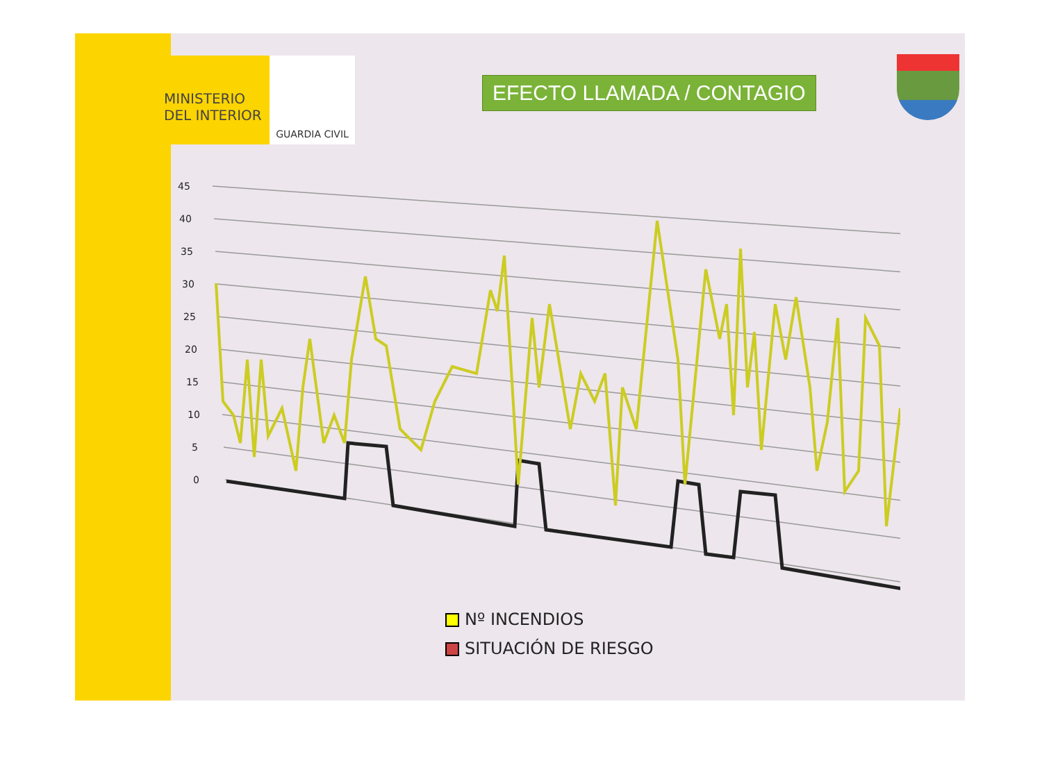MINISTERIO
DEL INTERIOR
GUARDIA CIVIL
EFECTO LLAMADA / CONTAGIO
45
40
35
30
25
20
15
10
5
0
Nº INCENDIOS
SITUACIÓN DE RIESGO